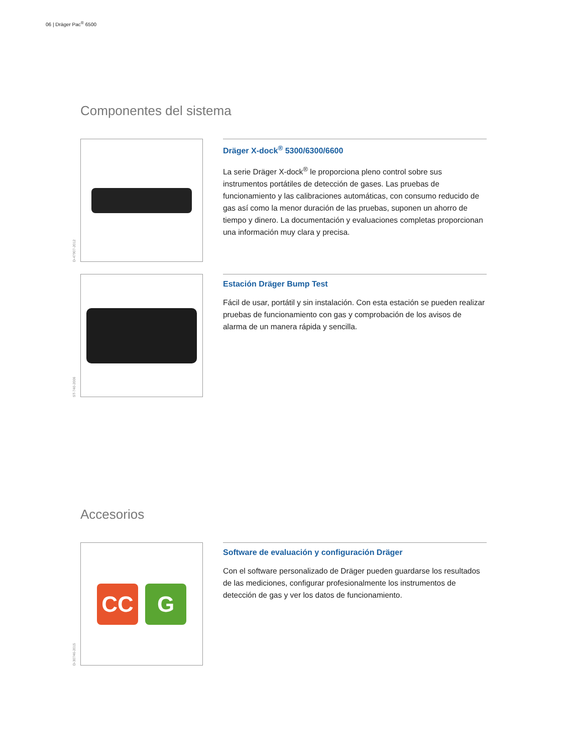06 | Dräger Pac<sup>®</sup> 6500
Componentes del sistema
D-47907-2012
Dräger X-dock<sup>®</sup> 5300/6300/6600
La serie Dräger X-dock<sup>®</sup> le proporciona pleno control sobre sus instrumentos portátiles de detección de gases. Las pruebas de funcionamiento y las calibraciones automáticas, con consumo reducido de gas así como la menor duración de las pruebas, suponen un ahorro de tiempo y dinero. La documentación y evaluaciones completas proporcionan una información muy clara y precisa.
ST-740-2006
Estación Dräger Bump Test
Fácil de usar, portátil y sin instalación. Con esta estación se pueden realizar pruebas de funcionamiento con gas y comprobación de los avisos de alarma de un manera rápida y sencilla.
Accesorios
D-30746-2015
CC G
Software de evaluación y configuración Dräger
Con el software personalizado de Dräger pueden guardarse los resultados de las mediciones, configurar profesionalmente los instrumentos de detección de gas y ver los datos de funcionamiento.